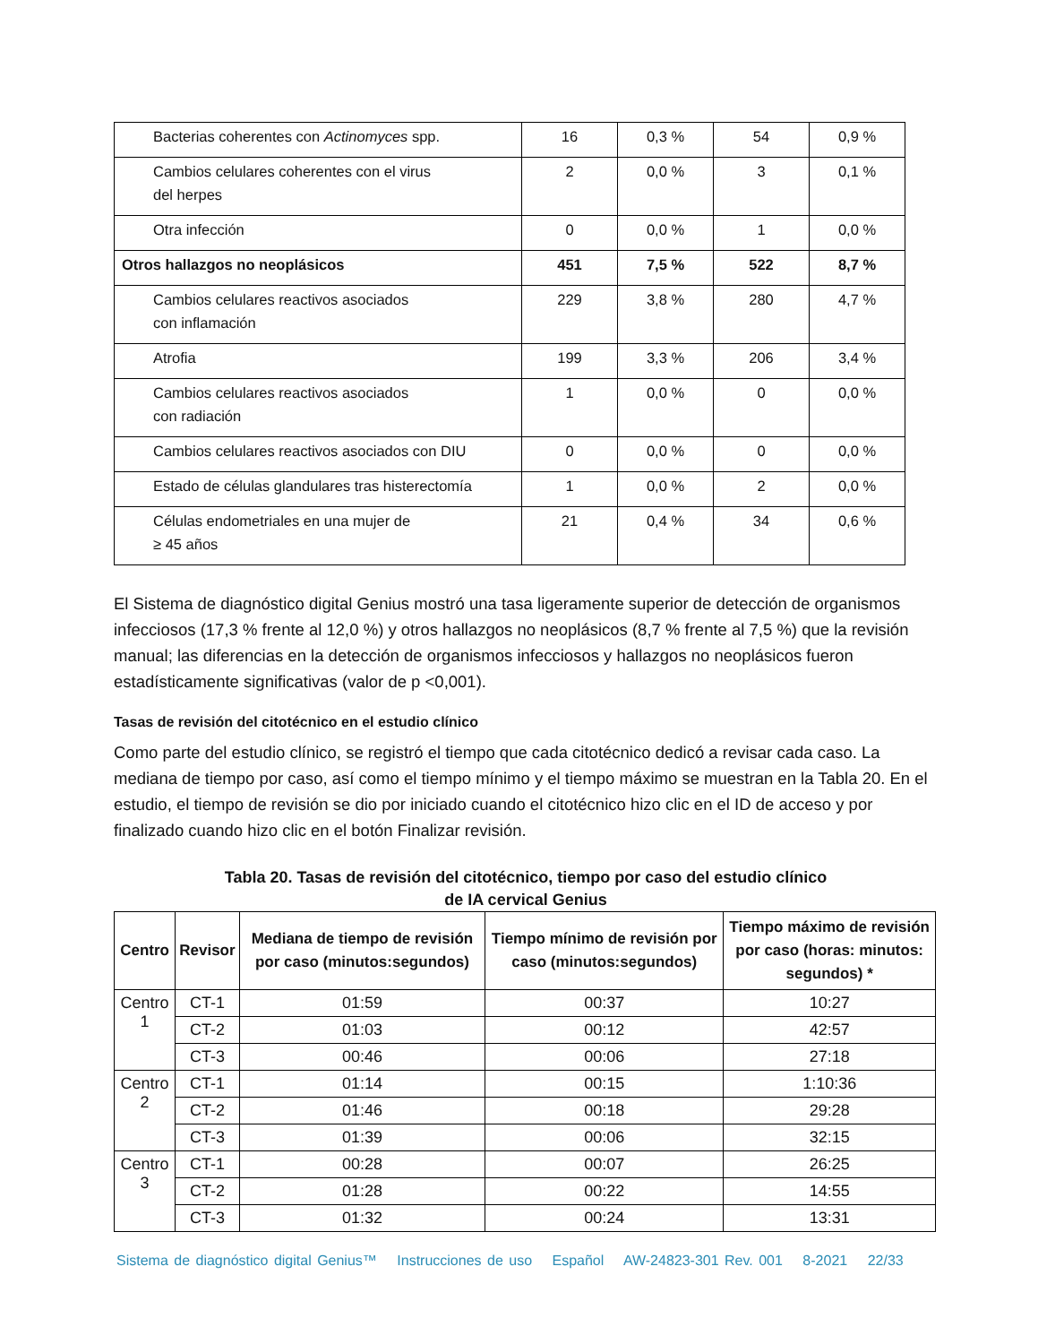| Bacterias coherentes con Actinomyces spp. | 16 | 0,3 % | 54 | 0,9 % |
| Cambios celulares coherentes con el virus del herpes | 2 | 0,0 % | 3 | 0,1 % |
| Otra infección | 0 | 0,0 % | 1 | 0,0 % |
| Otros hallazgos no neoplásicos | 451 | 7,5 % | 522 | 8,7 % |
| Cambios celulares reactivos asociados con inflamación | 229 | 3,8 % | 280 | 4,7 % |
| Atrofia | 199 | 3,3 % | 206 | 3,4 % |
| Cambios celulares reactivos asociados con radiación | 1 | 0,0 % | 0 | 0,0 % |
| Cambios celulares reactivos asociados con DIU | 0 | 0,0 % | 0 | 0,0 % |
| Estado de células glandulares tras histerectomía | 1 | 0,0 % | 2 | 0,0 % |
| Células endometriales en una mujer de ≥ 45 años | 21 | 0,4 % | 34 | 0,6 % |
El Sistema de diagnóstico digital Genius mostró una tasa ligeramente superior de detección de organismos infecciosos (17,3 % frente al 12,0 %) y otros hallazgos no neoplásicos (8,7 % frente al 7,5 %) que la revisión manual; las diferencias en la detección de organismos infecciosos y hallazgos no neoplásicos fueron estadísticamente significativas (valor de p <0,001).
Tasas de revisión del citotécnico en el estudio clínico
Como parte del estudio clínico, se registró el tiempo que cada citotécnico dedicó a revisar cada caso. La mediana de tiempo por caso, así como el tiempo mínimo y el tiempo máximo se muestran en la Tabla 20. En el estudio, el tiempo de revisión se dio por iniciado cuando el citotécnico hizo clic en el ID de acceso y por finalizado cuando hizo clic en el botón Finalizar revisión.
Tabla 20. Tasas de revisión del citotécnico, tiempo por caso del estudio clínico
de IA cervical Genius
| Centro | Revisor | Mediana de tiempo de revisión por caso (minutos:segundos) | Tiempo mínimo de revisión por caso (minutos:segundos) | Tiempo máximo de revisión por caso (horas: minutos: segundos) * |
| --- | --- | --- | --- | --- |
| Centro 1 | CT-1 | 01:59 | 00:37 | 10:27 |
| | CT-2 | 01:03 | 00:12 | 42:57 |
| | CT-3 | 00:46 | 00:06 | 27:18 |
| Centro 2 | CT-1 | 01:14 | 00:15 | 1:10:36 |
| | CT-2 | 01:46 | 00:18 | 29:28 |
| | CT-3 | 01:39 | 00:06 | 32:15 |
| Centro 3 | CT-1 | 00:28 | 00:07 | 26:25 |
| | CT-2 | 01:28 | 00:22 | 14:55 |
| | CT-3 | 01:32 | 00:24 | 13:31 |
Sistema de diagnóstico digital Genius™ Instrucciones de uso Español AW-24823-301 Rev. 001 8-2021 22/33